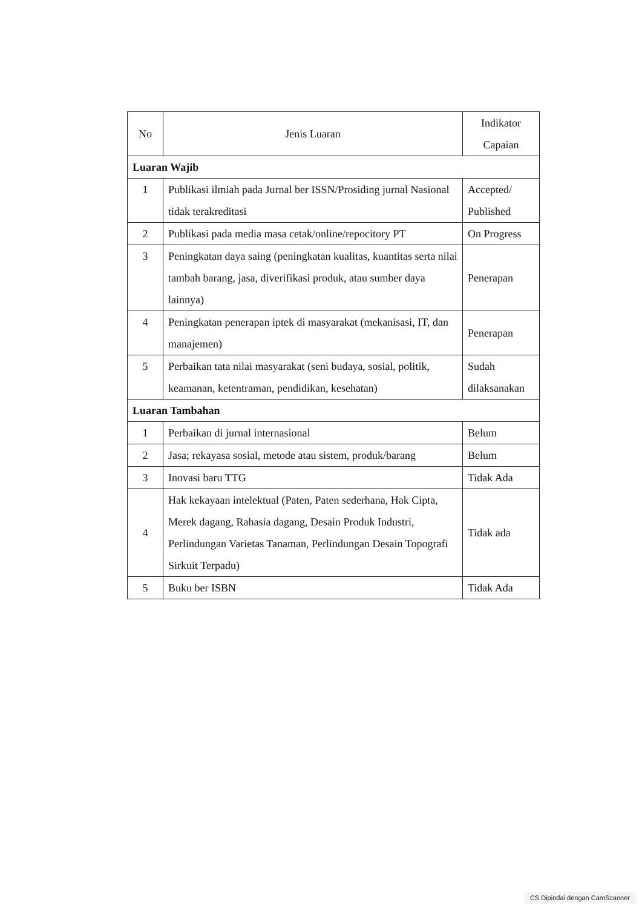| No | Jenis Luaran | Indikator Capaian |
| --- | --- | --- |
| Luaran Wajib | | |
| 1 | Publikasi ilmiah pada Jurnal ber ISSN/Prosiding jurnal Nasional tidak terakreditasi | Accepted/ Published |
| 2 | Publikasi pada media masa cetak/online/repocitory PT | On Progress |
| 3 | Peningkatan daya saing (peningkatan kualitas, kuantitas serta nilai tambah barang, jasa, diverifikasi produk, atau sumber daya lainnya) | Penerapan |
| 4 | Peningkatan penerapan iptek di masyarakat (mekanisasi, IT, dan manajemen) | Penerapan |
| 5 | Perbaikan tata nilai masyarakat (seni budaya, sosial, politik, keamanan, ketentraman, pendidikan, kesehatan) | Sudah dilaksanakan |
| Luaran Tambahan | | |
| 1 | Perbaikan di jurnal internasional | Belum |
| 2 | Jasa; rekayasa sosial, metode atau sistem, produk/barang | Belum |
| 3 | Inovasi baru TTG | Tidak Ada |
| 4 | Hak kekayaan intelektual (Paten, Paten sederhana, Hak Cipta, Merek dagang, Rahasia dagang, Desain Produk Industri, Perlindungan Varietas Tanaman, Perlindungan Desain Topografi Sirkuit Terpadu) | Tidak ada |
| 5 | Buku ber ISBN | Tidak Ada |
CS Dipindai dengan CamScanner